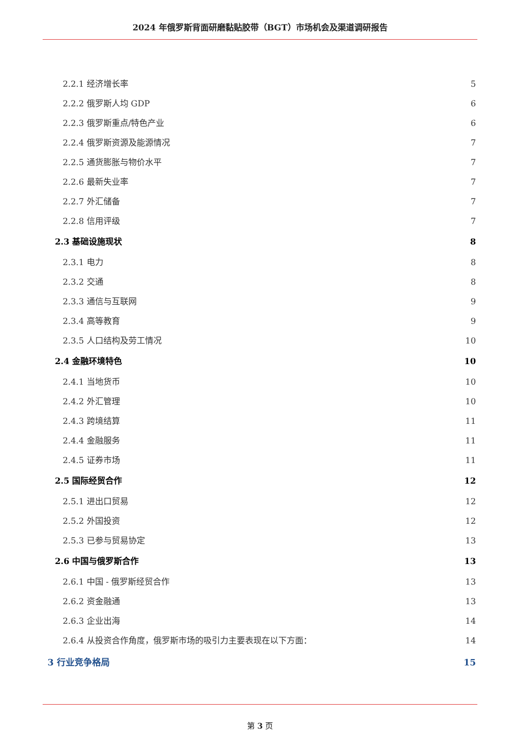2024 年俄罗斯背面研磨黏贴胶带（BGT）市场机会及渠道调研报告
2.2.1 经济增长率 5
2.2.2 俄罗斯人均 GDP 6
2.2.3 俄罗斯重点/特色产业 6
2.2.4 俄罗斯资源及能源情况 7
2.2.5 通货膨胀与物价水平 7
2.2.6 最新失业率 7
2.2.7 外汇储备 7
2.2.8 信用评级 7
2.3 基础设施现状 8
2.3.1 电力 8
2.3.2 交通 8
2.3.3 通信与互联网 9
2.3.4 高等教育 9
2.3.5 人口结构及劳工情况 10
2.4 金融环境特色 10
2.4.1 当地货币 10
2.4.2 外汇管理 10
2.4.3 跨境结算 11
2.4.4 金融服务 11
2.4.5 证券市场 11
2.5 国际经贸合作 12
2.5.1 进出口贸易 12
2.5.2 外国投资 12
2.5.3 已参与贸易协定 13
2.6 中国与俄罗斯合作 13
2.6.1 中国 - 俄罗斯经贸合作 13
2.6.2 资金融通 13
2.6.3 企业出海 14
2.6.4 从投资合作角度，俄罗斯市场的吸引力主要表现在以下方面： 14
3 行业竞争格局 15
第 3 页